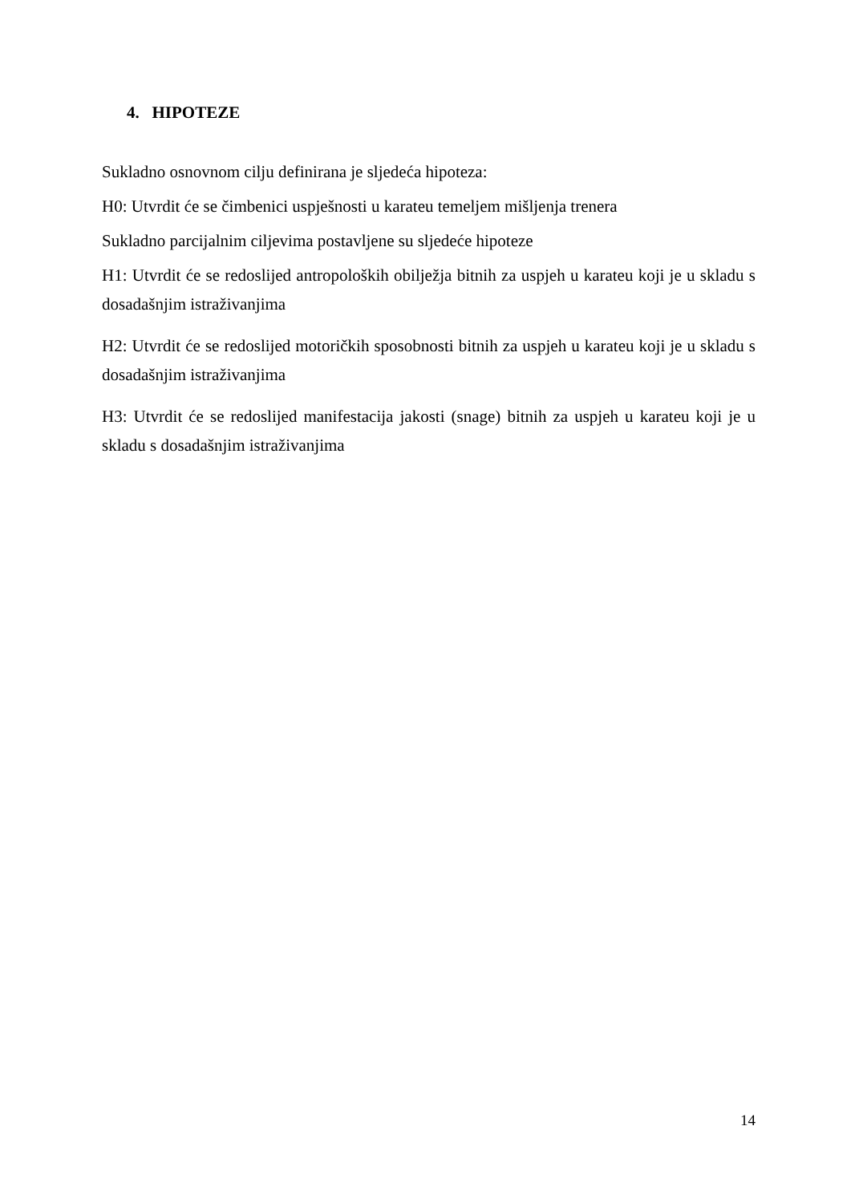4. HIPOTEZE
Sukladno osnovnom cilju definirana je sljedeća hipoteza:
H0: Utvrdit će se čimbenici uspješnosti u karateu temeljem mišljenja trenera
Sukladno parcijalnim ciljevima postavljene su sljedeće hipoteze
H1: Utvrdit će se redoslijed antropoloških obilježja bitnih za uspjeh u karateu koji je u skladu s dosadašnjim istraživanjima
H2: Utvrdit će se redoslijed motoričkih sposobnosti bitnih za uspjeh u karateu koji je u skladu s dosadašnjim istraživanjima
H3: Utvrdit će se redoslijed manifestacija jakosti (snage) bitnih za uspjeh u karateu koji je u skladu s dosadašnjim istraživanjima
14